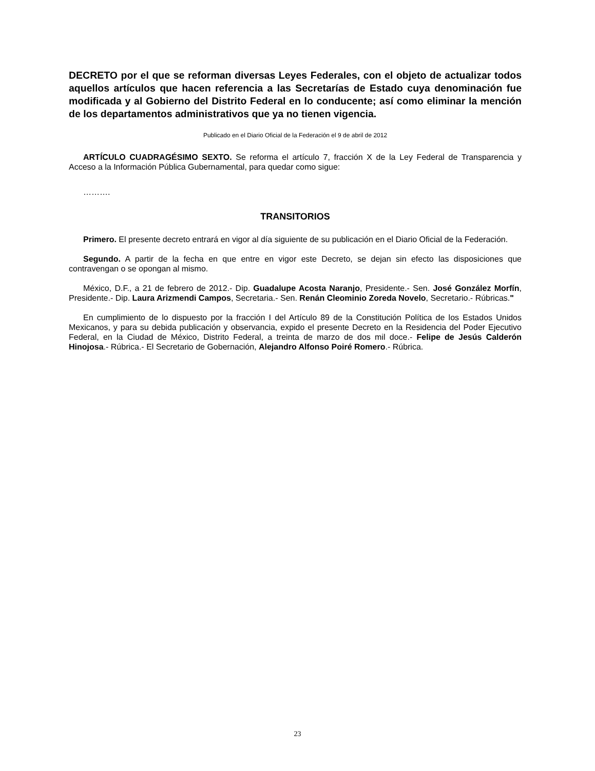DECRETO por el que se reforman diversas Leyes Federales, con el objeto de actualizar todos aquellos artículos que hacen referencia a las Secretarías de Estado cuya denominación fue modificada y al Gobierno del Distrito Federal en lo conducente; así como eliminar la mención de los departamentos administrativos que ya no tienen vigencia.
Publicado en el Diario Oficial de la Federación el 9 de abril de 2012
ARTÍCULO CUADRAGÉSIMO SEXTO. Se reforma el artículo 7, fracción X de la Ley Federal de Transparencia y Acceso a la Información Pública Gubernamental, para quedar como sigue:
……….
TRANSITORIOS
Primero. El presente decreto entrará en vigor al día siguiente de su publicación en el Diario Oficial de la Federación.
Segundo. A partir de la fecha en que entre en vigor este Decreto, se dejan sin efecto las disposiciones que contravengan o se opongan al mismo.
México, D.F., a 21 de febrero de 2012.- Dip. Guadalupe Acosta Naranjo, Presidente.- Sen. José González Morfín, Presidente.- Dip. Laura Arizmendi Campos, Secretaria.- Sen. Renán Cleominio Zoreda Novelo, Secretario.- Rúbricas."
En cumplimiento de lo dispuesto por la fracción I del Artículo 89 de la Constitución Política de los Estados Unidos Mexicanos, y para su debida publicación y observancia, expido el presente Decreto en la Residencia del Poder Ejecutivo Federal, en la Ciudad de México, Distrito Federal, a treinta de marzo de dos mil doce.- Felipe de Jesús Calderón Hinojosa.- Rúbrica.- El Secretario de Gobernación, Alejandro Alfonso Poiré Romero.- Rúbrica.
23